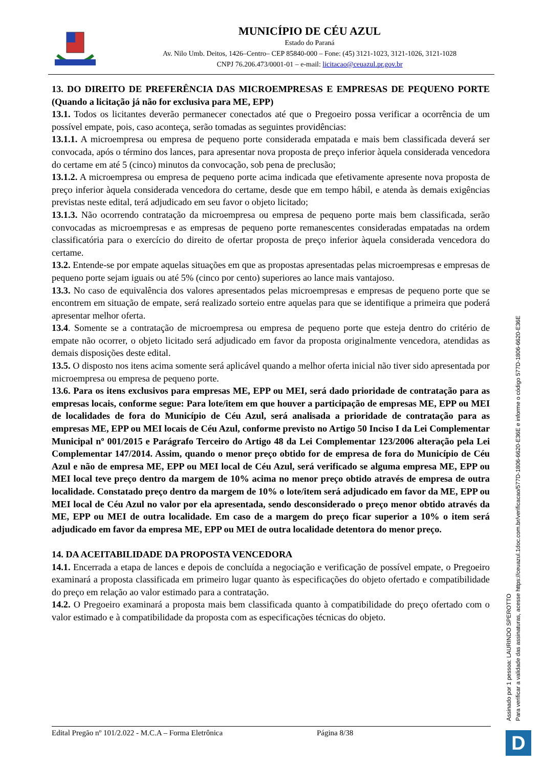MUNICÍPIO DE CÉU AZUL
Estado do Paraná
Av. Nilo Umb. Deitos, 1426–Centro– CEP 85840-000 – Fone: (45) 3121-1023, 3121-1026, 3121-1028
CNPJ 76.206.473/0001-01 – e-mail: licitacao@ceuazul.pr.gov.br
13. DO DIREITO DE PREFERÊNCIA DAS MICROEMPRESAS E EMPRESAS DE PEQUENO PORTE (Quando a licitação já não for exclusiva para ME, EPP)
13.1. Todos os licitantes deverão permanecer conectados até que o Pregoeiro possa verificar a ocorrência de um possível empate, pois, caso aconteça, serão tomadas as seguintes providências:
13.1.1. A microempresa ou empresa de pequeno porte considerada empatada e mais bem classificada deverá ser convocada, após o término dos lances, para apresentar nova proposta de preço inferior àquela considerada vencedora do certame em até 5 (cinco) minutos da convocação, sob pena de preclusão;
13.1.2. A microempresa ou empresa de pequeno porte acima indicada que efetivamente apresente nova proposta de preço inferior àquela considerada vencedora do certame, desde que em tempo hábil, e atenda às demais exigências previstas neste edital, terá adjudicado em seu favor o objeto licitado;
13.1.3. Não ocorrendo contratação da microempresa ou empresa de pequeno porte mais bem classificada, serão convocadas as microempresas e as empresas de pequeno porte remanescentes consideradas empatadas na ordem classificatória para o exercício do direito de ofertar proposta de preço inferior àquela considerada vencedora do certame.
13.2. Entende-se por empate aquelas situações em que as propostas apresentadas pelas microempresas e empresas de pequeno porte sejam iguais ou até 5% (cinco por cento) superiores ao lance mais vantajoso.
13.3. No caso de equivalência dos valores apresentados pelas microempresas e empresas de pequeno porte que se encontrem em situação de empate, será realizado sorteio entre aquelas para que se identifique a primeira que poderá apresentar melhor oferta.
13.4. Somente se a contratação de microempresa ou empresa de pequeno porte que esteja dentro do critério de empate não ocorrer, o objeto licitado será adjudicado em favor da proposta originalmente vencedora, atendidas as demais disposições deste edital.
13.5. O disposto nos itens acima somente será aplicável quando a melhor oferta inicial não tiver sido apresentada por microempresa ou empresa de pequeno porte.
13.6. Para os itens exclusivos para empresas ME, EPP ou MEI, será dado prioridade de contratação para as empresas locais, conforme segue: Para lote/item em que houver a participação de empresas ME, EPP ou MEI de localidades de fora do Município de Céu Azul, será analisada a prioridade de contratação para as empresas ME, EPP ou MEI locais de Céu Azul, conforme previsto no Artigo 50 Inciso I da Lei Complementar Municipal nº 001/2015 e Parágrafo Terceiro do Artigo 48 da Lei Complementar 123/2006 alteração pela Lei Complementar 147/2014. Assim, quando o menor preço obtido for de empresa de fora do Município de Céu Azul e não de empresa ME, EPP ou MEI local de Céu Azul, será verificado se alguma empresa ME, EPP ou MEI local teve preço dentro da margem de 10% acima no menor preço obtido através de empresa de outra localidade. Constatado preço dentro da margem de 10% o lote/item será adjudicado em favor da ME, EPP ou MEI local de Céu Azul no valor por ela apresentada, sendo desconsiderado o preço menor obtido através da ME, EPP ou MEI de outra localidade. Em caso de a margem do preço ficar superior a 10% o item será adjudicado em favor da empresa ME, EPP ou MEI de outra localidade detentora do menor preço.
14. DA ACEITABILIDADE DA PROPOSTA VENCEDORA
14.1. Encerrada a etapa de lances e depois de concluída a negociação e verificação de possível empate, o Pregoeiro examinará a proposta classificada em primeiro lugar quanto às especificações do objeto ofertado e compatibilidade do preço em relação ao valor estimado para a contratação.
14.2. O Pregoeiro examinará a proposta mais bem classificada quanto à compatibilidade do preço ofertado com o valor estimado e à compatibilidade da proposta com as especificações técnicas do objeto.
Edital Pregão nº 101/2.022 - M.C.A – Forma Eletrônica Página 8/38
Assinado por 1 pessoa: LAURINDO SPEROTTO
Para verificar a validade das assinaturas, acesse https://ceuazul.1doc.com.br/verificacao/577D-1806-6620-E36E e informe o código 577D-1806-6620-E36E
D